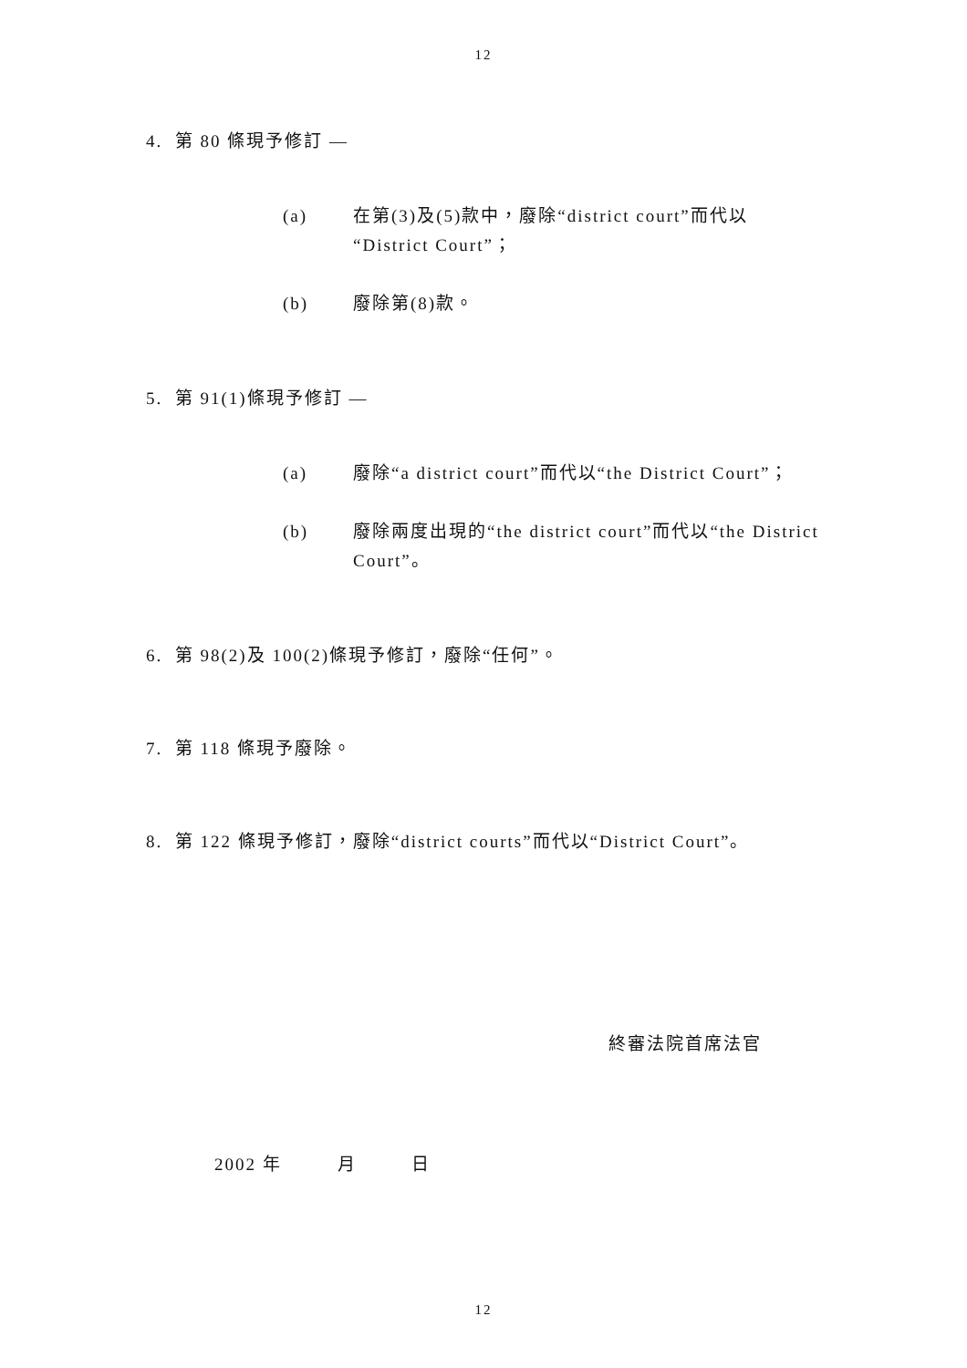12
4. 第 80 條現予修訂 —
(a) 在第(3)及(5)款中，廢除“district court”而代以“District Court”；
(b) 廢除第(8)款。
5. 第 91(1)條現予修訂 —
(a) 廢除“a district court”而代以“the District Court”；
(b) 廢除兩度出現的“the district court”而代以“the District Court”。
6. 第 98(2)及 100(2)條現予修訂，廢除“任何”。
7. 第 118 條現予廢除。
8. 第 122 條現予修訂，廢除“district courts”而代以“District Court”。
終審法院首席法官
2002 年 月 日
12